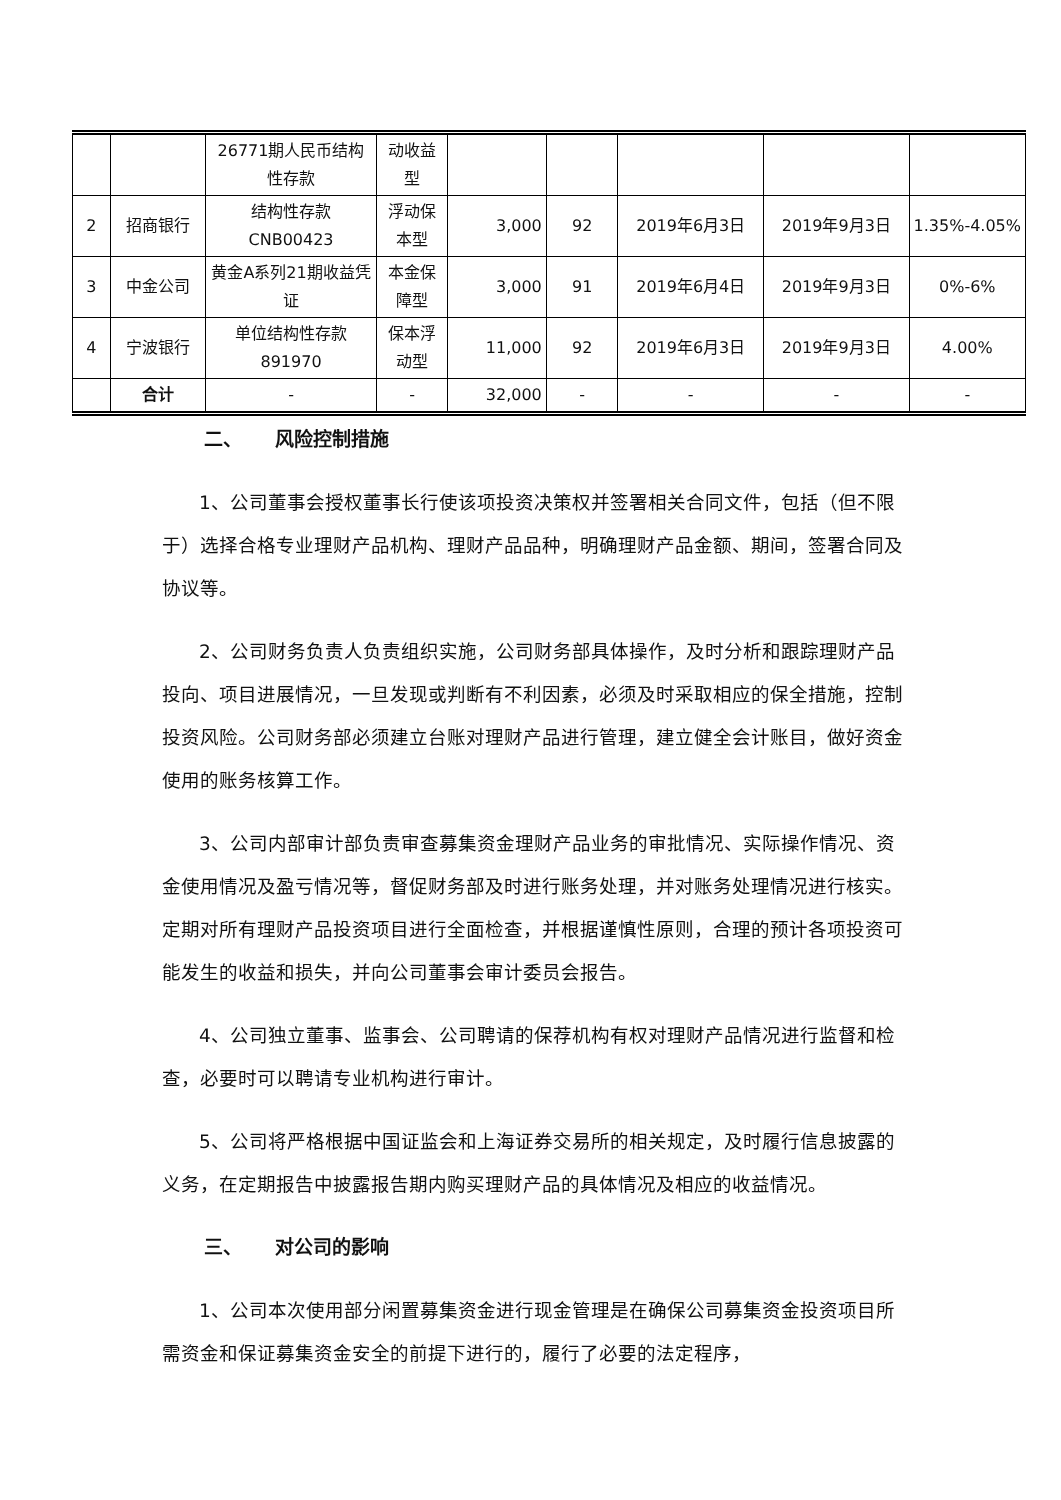| | | 26771期人民币结构性存款 | 动收益型 | | | | | |
| 2 | 招商银行 | 结构性存款CNB00423 | 浮动保本型 | 3,000 | 92 | 2019年6月3日 | 2019年9月3日 | 1.35%-4.05% |
| 3 | 中金公司 | 黄金A系列21期收益凭证 | 本金保障型 | 3,000 | 91 | 2019年6月4日 | 2019年9月3日 | 0%-6% |
| 4 | 宁波银行 | 单位结构性存款891970 | 保本浮动型 | 11,000 | 92 | 2019年6月3日 | 2019年9月3日 | 4.00% |
| | 合计 | - | - | 32,000 | - | - | - | - |
二、 风险控制措施
1、公司董事会授权董事长行使该项投资决策权并签署相关合同文件，包括（但不限于）选择合格专业理财产品机构、理财产品品种，明确理财产品金额、期间，签署合同及协议等。
2、公司财务负责人负责组织实施，公司财务部具体操作，及时分析和跟踪理财产品投向、项目进展情况，一旦发现或判断有不利因素，必须及时采取相应的保全措施，控制投资风险。公司财务部必须建立台账对理财产品进行管理，建立健全会计账目，做好资金使用的账务核算工作。
3、公司内部审计部负责审查募集资金理财产品业务的审批情况、实际操作情况、资金使用情况及盈亏情况等，督促财务部及时进行账务处理，并对账务处理情况进行核实。定期对所有理财产品投资项目进行全面检查，并根据谨慎性原则，合理的预计各项投资可能发生的收益和损失，并向公司董事会审计委员会报告。
4、公司独立董事、监事会、公司聘请的保荐机构有权对理财产品情况进行监督和检查，必要时可以聘请专业机构进行审计。
5、公司将严格根据中国证监会和上海证券交易所的相关规定，及时履行信息披露的义务，在定期报告中披露报告期内购买理财产品的具体情况及相应的收益情况。
三、 对公司的影响
1、公司本次使用部分闲置募集资金进行现金管理是在确保公司募集资金投资项目所需资金和保证募集资金安全的前提下进行的，履行了必要的法定程序，